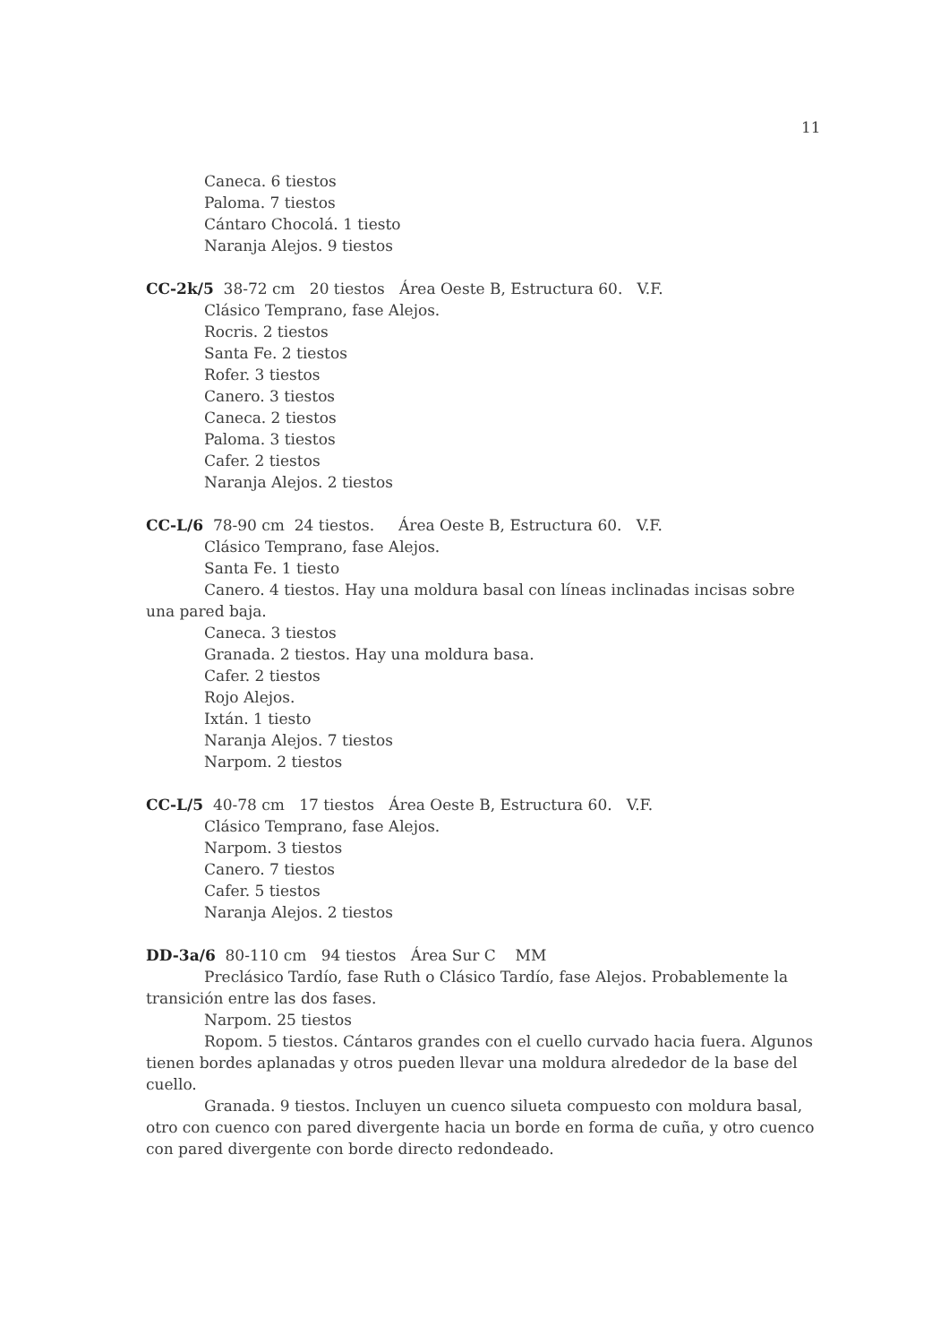11
Caneca. 6 tiestos
Paloma. 7 tiestos
Cántaro Chocolá. 1 tiesto
Naranja Alejos. 9 tiestos
CC-2k/5 38-72 cm 20 tiestos Área Oeste B, Estructura 60. V.F.
Clásico Temprano, fase Alejos.
Rocris. 2 tiestos
Santa Fe. 2 tiestos
Rofer. 3 tiestos
Canero. 3 tiestos
Caneca. 2 tiestos
Paloma. 3 tiestos
Cafer. 2 tiestos
Naranja Alejos. 2 tiestos
CC-L/6 78-90 cm 24 tiestos. Área Oeste B, Estructura 60. V.F.
Clásico Temprano, fase Alejos.
Santa Fe. 1 tiesto
Canero. 4 tiestos. Hay una moldura basal con líneas inclinadas incisas sobre una pared baja.
Caneca. 3 tiestos
Granada. 2 tiestos. Hay una moldura basa.
Cafer. 2 tiestos
Rojo Alejos.
Ixtán. 1 tiesto
Naranja Alejos. 7 tiestos
Narpom. 2 tiestos
CC-L/5 40-78 cm 17 tiestos Área Oeste B, Estructura 60. V.F.
Clásico Temprano, fase Alejos.
Narpom. 3 tiestos
Canero. 7 tiestos
Cafer. 5 tiestos
Naranja Alejos. 2 tiestos
DD-3a/6 80-110 cm 94 tiestos Área Sur C MM
Preclásico Tardío, fase Ruth o Clásico Tardío, fase Alejos. Probablemente la transición entre las dos fases.
Narpom. 25 tiestos
Ropom. 5 tiestos. Cántaros grandes con el cuello curvado hacia fuera. Algunos tienen bordes aplanadas y otros pueden llevar una moldura alrededor de la base del cuello.
Granada. 9 tiestos. Incluyen un cuenco silueta compuesto con moldura basal, otro con cuenco con pared divergente hacia un borde en forma de cuña, y otro cuenco con pared divergente con borde directo redondeado.